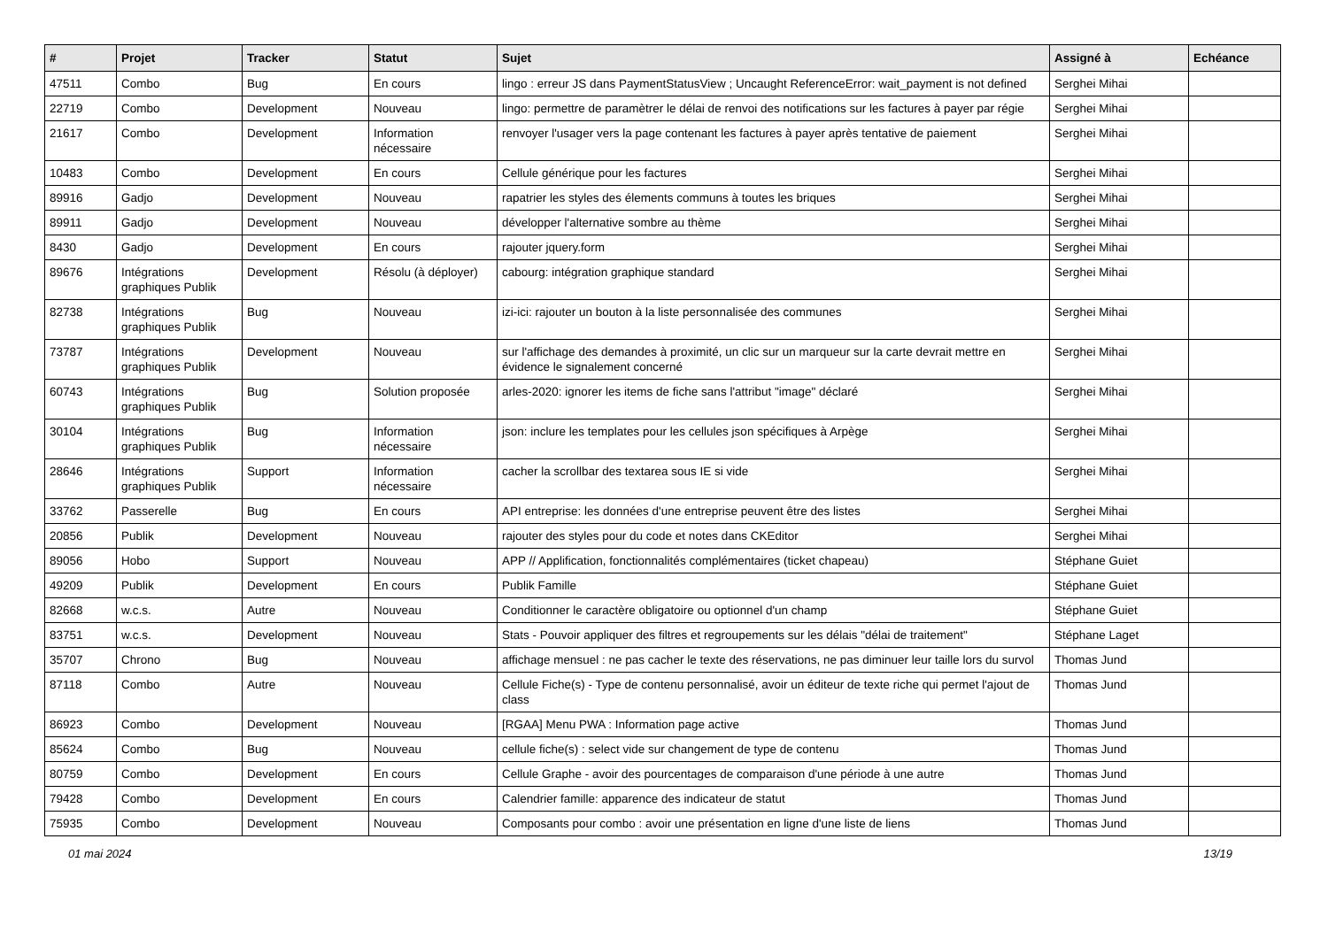| # | Projet | Tracker | Statut | Sujet | Assigné à | Echéance |
| --- | --- | --- | --- | --- | --- | --- |
| 47511 | Combo | Bug | En cours | lingo : erreur JS dans PaymentStatusView ; Uncaught ReferenceError: wait_payment is not defined | Serghei Mihai | |
| 22719 | Combo | Development | Nouveau | lingo: permettre de paramètrer le délai de renvoi des notifications sur les factures à payer par régie | Serghei Mihai | |
| 21617 | Combo | Development | Information nécessaire | renvoyer l'usager vers la page contenant les factures à payer après tentative de paiement | Serghei Mihai | |
| 10483 | Combo | Development | En cours | Cellule générique pour les factures | Serghei Mihai | |
| 89916 | Gadjo | Development | Nouveau | rapatrier les styles des élements communs à toutes les briques | Serghei Mihai | |
| 89911 | Gadjo | Development | Nouveau | développer l'alternative sombre au thème | Serghei Mihai | |
| 8430 | Gadjo | Development | En cours | rajouter jquery.form | Serghei Mihai | |
| 89676 | Intégrations graphiques Publik | Development | Résolu (à déployer) | cabourg: intégration graphique standard | Serghei Mihai | |
| 82738 | Intégrations graphiques Publik | Bug | Nouveau | izi-ici: rajouter un bouton à la liste personnalisée des communes | Serghei Mihai | |
| 73787 | Intégrations graphiques Publik | Development | Nouveau | sur l'affichage des demandes à proximité, un clic sur un marqueur sur la carte devrait mettre en évidence le signalement concerné | Serghei Mihai | |
| 60743 | Intégrations graphiques Publik | Bug | Solution proposée | arles-2020: ignorer les items de fiche sans l'attribut "image" déclaré | Serghei Mihai | |
| 30104 | Intégrations graphiques Publik | Bug | Information nécessaire | json: inclure les templates pour les cellules json spécifiques à Arpège | Serghei Mihai | |
| 28646 | Intégrations graphiques Publik | Support | Information nécessaire | cacher la scrollbar des textarea sous IE si vide | Serghei Mihai | |
| 33762 | Passerelle | Bug | En cours | API entreprise: les données d'une entreprise peuvent être des listes | Serghei Mihai | |
| 20856 | Publik | Development | Nouveau | rajouter des styles pour du code et notes dans CKEditor | Serghei Mihai | |
| 89056 | Hobo | Support | Nouveau | APP // Applification, fonctionnalités complémentaires (ticket chapeau) | Stéphane Guiet | |
| 49209 | Publik | Development | En cours | Publik Famille | Stéphane Guiet | |
| 82668 | w.c.s. | Autre | Nouveau | Conditionner le caractère obligatoire ou optionnel d'un champ | Stéphane Guiet | |
| 83751 | w.c.s. | Development | Nouveau | Stats - Pouvoir appliquer des filtres et regroupements sur les délais "délai de traitement" | Stéphane Laget | |
| 35707 | Chrono | Bug | Nouveau | affichage mensuel : ne pas cacher le texte des réservations, ne pas diminuer leur taille lors du survol | Thomas Jund | |
| 87118 | Combo | Autre | Nouveau | Cellule Fiche(s) - Type de contenu personnalisé, avoir un éditeur de texte riche qui permet l'ajout de class | Thomas Jund | |
| 86923 | Combo | Development | Nouveau | [RGAA] Menu PWA : Information page active | Thomas Jund | |
| 85624 | Combo | Bug | Nouveau | cellule fiche(s) : select vide sur changement de type de contenu | Thomas Jund | |
| 80759 | Combo | Development | En cours | Cellule Graphe - avoir des pourcentages de comparaison d'une période à une autre | Thomas Jund | |
| 79428 | Combo | Development | En cours | Calendrier famille: apparence des indicateur de statut | Thomas Jund | |
| 75935 | Combo | Development | Nouveau | Composants pour combo : avoir une présentation en ligne d'une liste de liens | Thomas Jund | |
01 mai 2024 13/19